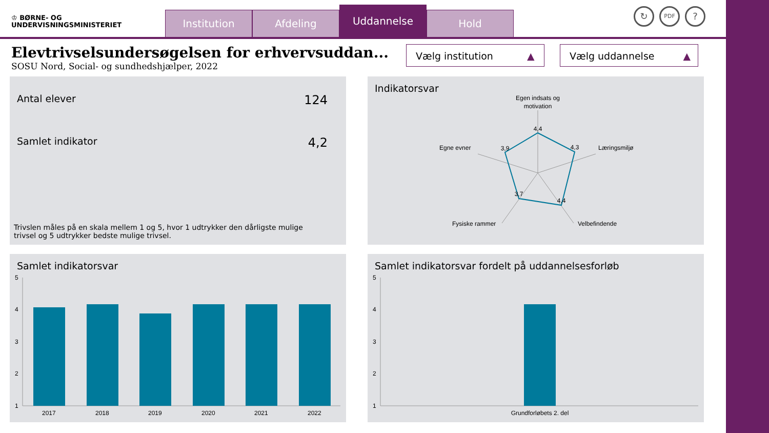♔ BØRNE- OG
UNDERVISNINGSMINISTERIET
Institution
Afdeling
Uddannelse
Hold
↻
PDF
?
Elevtrivselsundersøgelsen for erhvervsuddan...
SOSU Nord, Social- og sundhedshjælper, 2022
Vælg institution ▲ Vælg uddannelse ▲
Antal elever 124
Samlet indikator 4,2
Trivslen måles på en skala mellem 1 og 5, hvor 1 udtrykker den dårligste mulige trivsel og 5 udtrykker bedste mulige trivsel.
Indikatorsvar
Egen indsats og
motivation
4,4
4,3
4,4
3,7
3,9
Læringsmiljø
Velbefindende
Fysiske rammer
Egne evner
Samlet indikatorsvar
5
4
3
2
1
2017
2018
2019
2020
2021
2022
Samlet indikatorsvar fordelt på uddannelsesforløb
5
4
3
2
1
Grundforløbets 2. del